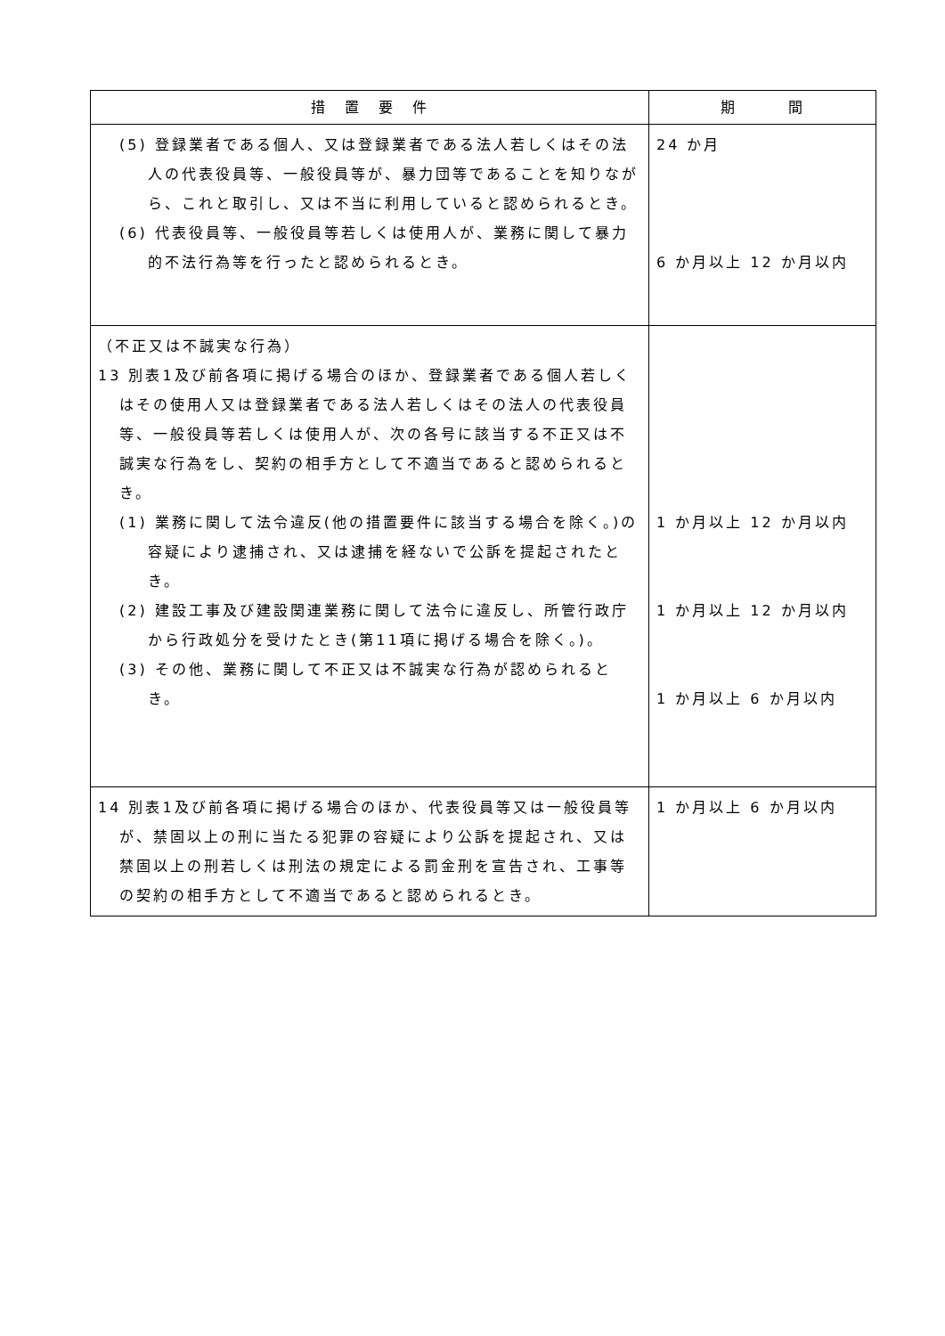| 措 置 要 件 | 期 間 |
| --- | --- |
| (5) 登録業者である個人、又は登録業者である法人若しくはその法人の代表役員等、一般役員等が、暴力団等であることを知りながら、これと取引し、又は不当に利用していると認められるとき。 (6) 代表役員等、一般役員等若しくは使用人が、業務に関して暴力的不法行為等を行ったと認められるとき。 | 24 か月 6 か月以上 12 か月以内 |
| （不正又は不誠実な行為） 13 別表1及び前各項に掲げる場合のほか、登録業者である個人若しくはその使用人又は登録業者である法人若しくはその法人の代表役員等、一般役員等若しくは使用人が、次の各号に該当する不正又は不誠実な行為をし、契約の相手方として不適当であると認められるとき。 (1) 業務に関して法令違反(他の措置要件に該当する場合を除く。)の容疑により逮捕され、又は逮捕を経ないで公訴を提起されたとき。 (2) 建設工事及び建設関連業務に関して法令に違反し、所管行政庁から行政処分を受けたとき(第11項に掲げる場合を除く。)。 (3) その他、業務に関して不正又は不誠実な行為が認められるとき。 | 1 か月以上 12 か月以内 1 か月以上 12 か月以内 1 か月以上 6 か月以内 |
| 14 別表1及び前各項に掲げる場合のほか、代表役員等又は一般役員等が、禁固以上の刑に当たる犯罪の容疑により公訴を提起され、又は禁固以上の刑若しくは刑法の規定による罰金刑を宣告され、工事等の契約の相手方として不適当であると認められるとき。 | 1 か月以上 6 か月以内 |